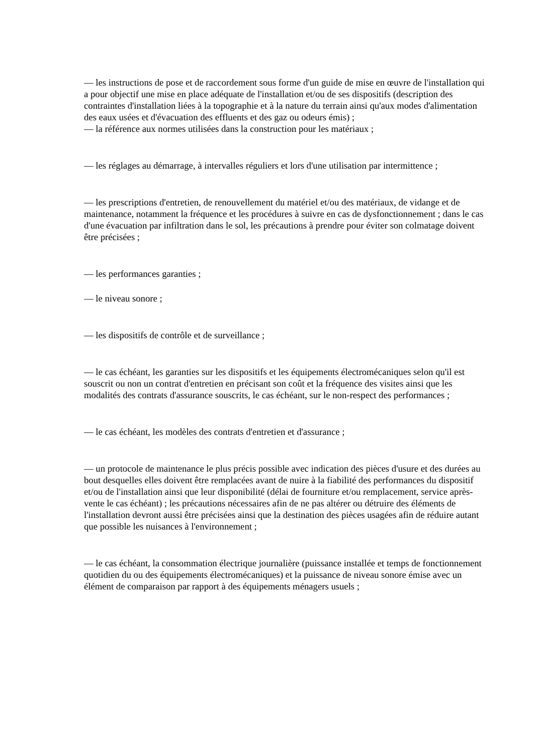— les instructions de pose et de raccordement sous forme d'un guide de mise en œuvre de l'installation qui a pour objectif une mise en place adéquate de l'installation et/ou de ses dispositifs (description des contraintes d'installation liées à la topographie et à la nature du terrain ainsi qu'aux modes d'alimentation des eaux usées et d'évacuation des effluents et des gaz ou odeurs émis) ;
— la référence aux normes utilisées dans la construction pour les matériaux ;
— les réglages au démarrage, à intervalles réguliers et lors d'une utilisation par intermittence ;
— les prescriptions d'entretien, de renouvellement du matériel et/ou des matériaux, de vidange et de maintenance, notamment la fréquence et les procédures à suivre en cas de dysfonctionnement ; dans le cas d'une évacuation par infiltration dans le sol, les précautions à prendre pour éviter son colmatage doivent être précisées ;
— les performances garanties ;
— le niveau sonore ;
— les dispositifs de contrôle et de surveillance ;
— le cas échéant, les garanties sur les dispositifs et les équipements électromécaniques selon qu'il est souscrit ou non un contrat d'entretien en précisant son coût et la fréquence des visites ainsi que les modalités des contrats d'assurance souscrits, le cas échéant, sur le non-respect des performances ;
— le cas échéant, les modèles des contrats d'entretien et d'assurance ;
— un protocole de maintenance le plus précis possible avec indication des pièces d'usure et des durées au bout desquelles elles doivent être remplacées avant de nuire à la fiabilité des performances du dispositif et/ou de l'installation ainsi que leur disponibilité (délai de fourniture et/ou remplacement, service après-vente le cas échéant) ; les précautions nécessaires afin de ne pas altérer ou détruire des éléments de l'installation devront aussi être précisées ainsi que la destination des pièces usagées afin de réduire autant que possible les nuisances à l'environnement ;
— le cas échéant, la consommation électrique journalière (puissance installée et temps de fonctionnement quotidien du ou des équipements électromécaniques) et la puissance de niveau sonore émise avec un élément de comparaison par rapport à des équipements ménagers usuels ;